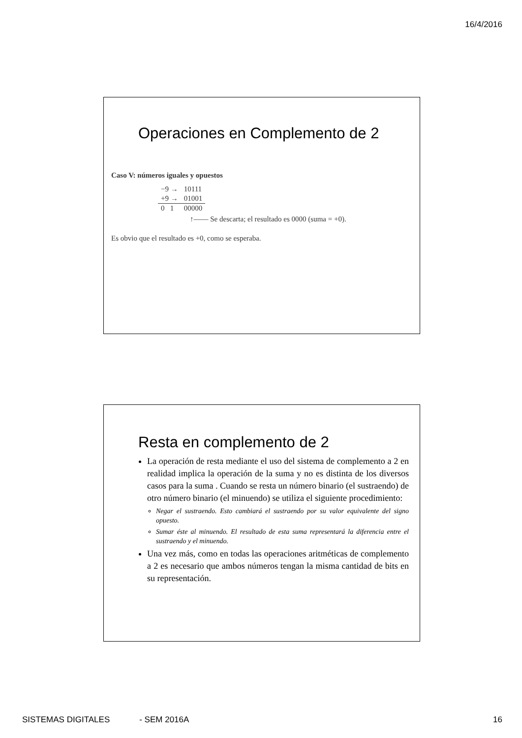16/4/2016
Operaciones en Complemento de 2
Caso V: números iguales y opuestos
| −9 → | 10111 |
| +9 → | 01001 |
| 0 1 | 00000 |
↑—— Se descarta; el resultado es 0000 (suma = +0).
Es obvio que el resultado es +0, como se esperaba.
Resta en complemento de 2
La operación de resta mediante el uso del sistema de complemento a 2 en realidad implica la operación de la suma y no es distinta de los diversos casos para la suma . Cuando se resta un número binario (el sustraendo) de otro número binario (el minuendo) se utiliza el siguiente procedimiento:
Negar el sustraendo. Esto cambiará el sustraendo por su valor equivalente del signo opuesto.
Sumar éste al minuendo. El resultado de esta suma representará la diferencia entre el sustraendo y el minuendo.
Una vez más, como en todas las operaciones aritméticas de complemento a 2 es necesario que ambos números tengan la misma cantidad de bits en su representación.
SISTEMAS DIGITALES - SEM 2016A 16